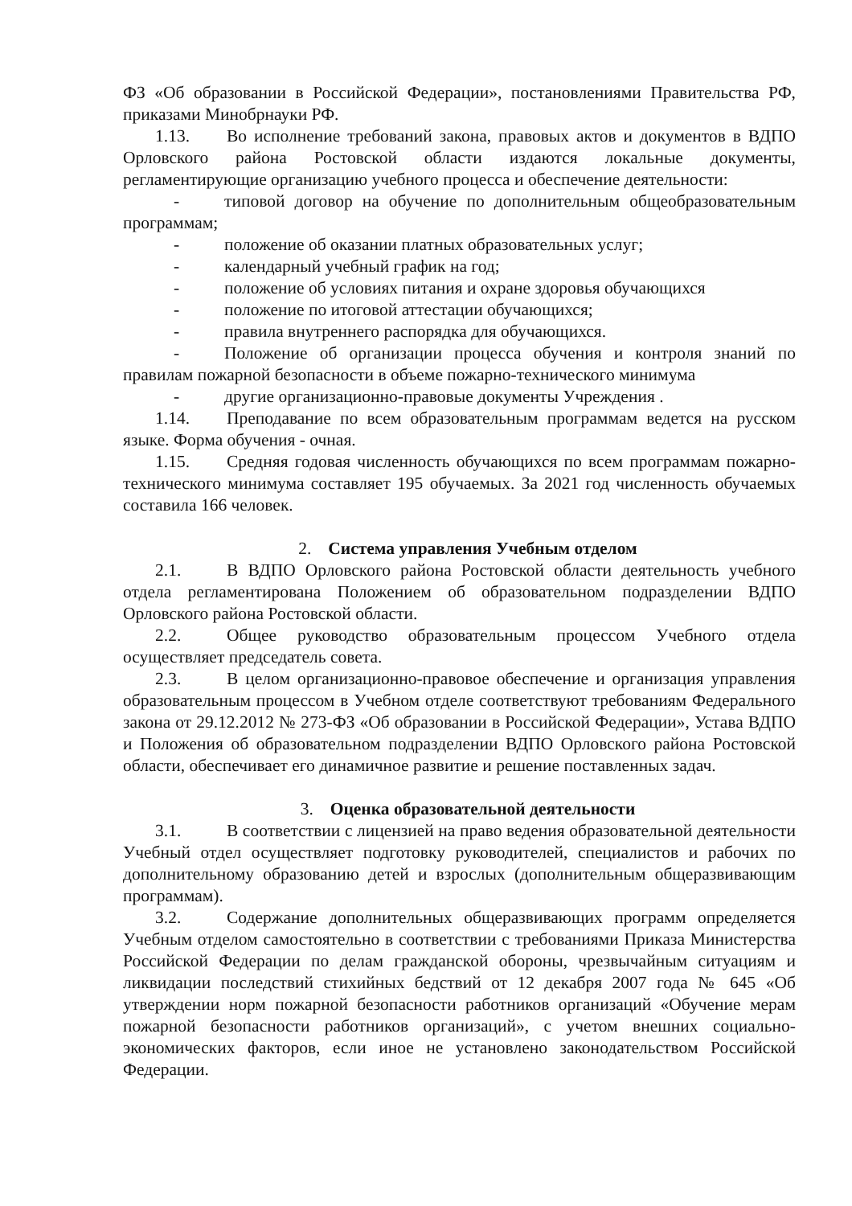ФЗ «Об образовании в Российской Федерации», постановлениями Правительства РФ, приказами Минобрнауки РФ.
1.13. Во исполнение требований закона, правовых актов и документов в ВДПО Орловского района Ростовской области издаются локальные документы, регламентирующие организацию учебного процесса и обеспечение деятельности:
- типовой договор на обучение по дополнительным общеобразовательным программам;
- положение об оказании платных образовательных услуг;
- календарный учебный график на год;
- положение об условиях питания и охране здоровья обучающихся
- положение по итоговой аттестации обучающихся;
- правила внутреннего распорядка для обучающихся.
- Положение об организации процесса обучения и контроля знаний по правилам пожарной безопасности в объеме пожарно-технического минимума
- другие организационно-правовые документы Учреждения .
1.14. Преподавание по всем образовательным программам ведется на русском языке. Форма обучения - очная.
1.15. Средняя годовая численность обучающихся по всем программам пожарно-технического минимума составляет 195 обучаемых. За 2021 год численность обучаемых составила 166 человек.
2. Система управления Учебным отделом
2.1. В ВДПО Орловского района Ростовской области деятельность учебного отдела регламентирована Положением об образовательном подразделении ВДПО Орловского района Ростовской области.
2.2. Общее руководство образовательным процессом Учебного отдела осуществляет председатель совета.
2.3. В целом организационно-правовое обеспечение и организация управления образовательным процессом в Учебном отделе соответствуют требованиям Федерального закона от 29.12.2012 № 273-ФЗ «Об образовании в Российской Федерации», Устава ВДПО и Положения об образовательном подразделении ВДПО Орловского района Ростовской области, обеспечивает его динамичное развитие и решение поставленных задач.
3. Оценка образовательной деятельности
3.1. В соответствии с лицензией на право ведения образовательной деятельности Учебный отдел осуществляет подготовку руководителей, специалистов и рабочих по дополнительному образованию детей и взрослых (дополнительным общеразвивающим программам).
3.2. Содержание дополнительных общеразвивающих программ определяется Учебным отделом самостоятельно в соответствии с требованиями Приказа Министерства Российской Федерации по делам гражданской обороны, чрезвычайным ситуациям и ликвидации последствий стихийных бедствий от 12 декабря 2007 года № 645 «Об утверждении норм пожарной безопасности работников организаций «Обучение мерам пожарной безопасности работников организаций», с учетом внешних социально-экономических факторов, если иное не установлено законодательством Российской Федерации.